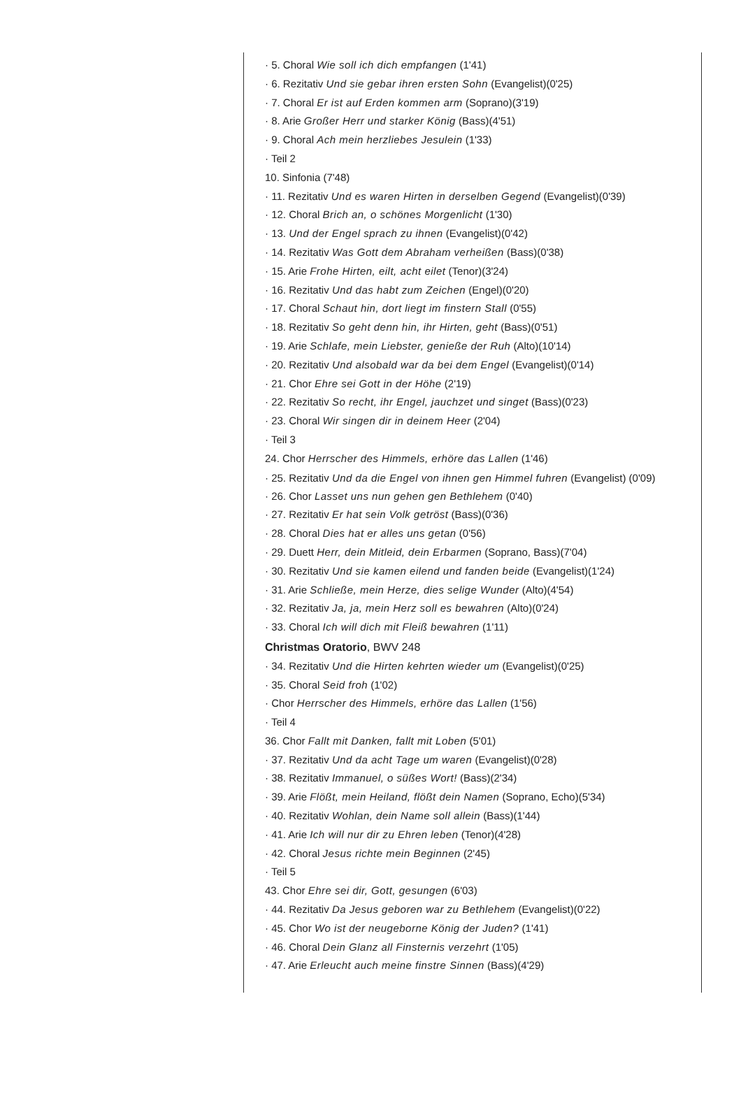· 5. Choral Wie soll ich dich empfangen (1'41)
· 6. Rezitativ Und sie gebar ihren ersten Sohn (Evangelist)(0'25)
· 7. Choral Er ist auf Erden kommen arm (Soprano)(3'19)
· 8. Arie Großer Herr und starker König (Bass)(4'51)
· 9. Choral Ach mein herzliebes Jesulein (1'33)
· Teil 2
10. Sinfonia (7'48)
· 11. Rezitativ Und es waren Hirten in derselben Gegend (Evangelist)(0'39)
· 12. Choral Brich an, o schönes Morgenlicht (1'30)
· 13. Und der Engel sprach zu ihnen (Evangelist)(0'42)
· 14. Rezitativ Was Gott dem Abraham verheißen (Bass)(0'38)
· 15. Arie Frohe Hirten, eilt, acht eilet (Tenor)(3'24)
· 16. Rezitativ Und das habt zum Zeichen (Engel)(0'20)
· 17. Choral Schaut hin, dort liegt im finstern Stall (0'55)
· 18. Rezitativ So geht denn hin, ihr Hirten, geht (Bass)(0'51)
· 19. Arie Schlafe, mein Liebster, genieße der Ruh (Alto)(10'14)
· 20. Rezitativ Und alsobald war da bei dem Engel (Evangelist)(0'14)
· 21. Chor Ehre sei Gott in der Höhe (2'19)
· 22. Rezitativ So recht, ihr Engel, jauchzet und singet (Bass)(0'23)
· 23. Choral Wir singen dir in deinem Heer (2'04)
· Teil 3
24. Chor Herrscher des Himmels, erhöre das Lallen (1'46)
· 25. Rezitativ Und da die Engel von ihnen gen Himmel fuhren (Evangelist) (0'09)
· 26. Chor Lasset uns nun gehen gen Bethlehem (0'40)
· 27. Rezitativ Er hat sein Volk getröst (Bass)(0'36)
· 28. Choral Dies hat er alles uns getan (0'56)
· 29. Duett Herr, dein Mitleid, dein Erbarmen (Soprano, Bass)(7'04)
· 30. Rezitativ Und sie kamen eilend und fanden beide (Evangelist)(1'24)
· 31. Arie Schließe, mein Herze, dies selige Wunder (Alto)(4'54)
· 32. Rezitativ Ja, ja, mein Herz soll es bewahren (Alto)(0'24)
· 33. Choral Ich will dich mit Fleiß bewahren (1'11)
Christmas Oratorio, BWV 248
· 34. Rezitativ Und die Hirten kehrten wieder um (Evangelist)(0'25)
· 35. Choral Seid froh (1'02)
· Chor Herrscher des Himmels, erhöre das Lallen (1'56)
· Teil 4
36. Chor Fallt mit Danken, fallt mit Loben (5'01)
· 37. Rezitativ Und da acht Tage um waren (Evangelist)(0'28)
· 38. Rezitativ Immanuel, o süßes Wort! (Bass)(2'34)
· 39. Arie Flößt, mein Heiland, flößt dein Namen (Soprano, Echo)(5'34)
· 40. Rezitativ Wohlan, dein Name soll allein (Bass)(1'44)
· 41. Arie Ich will nur dir zu Ehren leben (Tenor)(4'28)
· 42. Choral Jesus richte mein Beginnen (2'45)
· Teil 5
43. Chor Ehre sei dir, Gott, gesungen (6'03)
· 44. Rezitativ Da Jesus geboren war zu Bethlehem (Evangelist)(0'22)
· 45. Chor Wo ist der neugeborne König der Juden? (1'41)
· 46. Choral Dein Glanz all Finsternis verzehrt (1'05)
· 47. Arie Erleucht auch meine finstre Sinnen (Bass)(4'29)